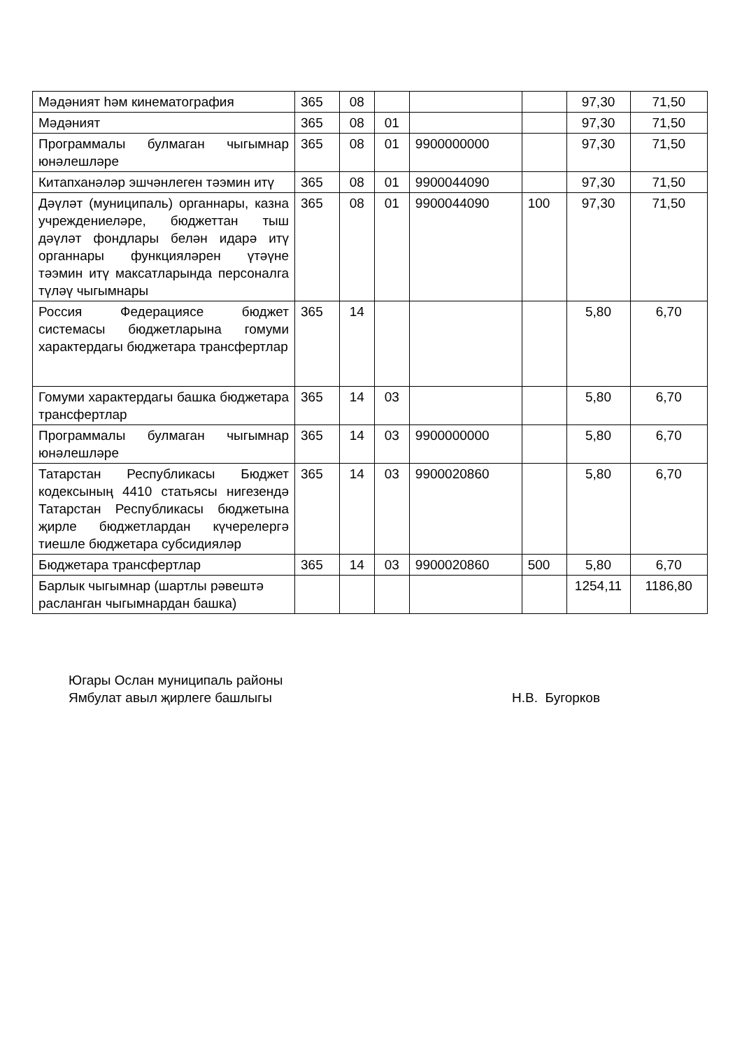| Мәдәният һәм кинематография | 365 | 08 | | | | 97,30 | 71,50 |
| Мәдәният | 365 | 08 | 01 | | | 97,30 | 71,50 |
| Программалы булмаган чыгымнар юнәлешләре | 365 | 08 | 01 | 9900000000 | | 97,30 | 71,50 |
| Китапханәләр эшчәнлеген тәэмин итү | 365 | 08 | 01 | 9900044090 | | 97,30 | 71,50 |
| Дәүләт (муниципаль) органнары, казна учреждениеләре, бюджеттан тыш дәүләт фондлары белән идарә итү органнары функцияләрен үтәүне тәэмин итү максатларында персоналга түләү чыгымнары | 365 | 08 | 01 | 9900044090 | 100 | 97,30 | 71,50 |
| Россия Федерациясе бюджет системасы бюджетларына гомуми характердагы бюджетара трансфертлар | 365 | 14 | | | | 5,80 | 6,70 |
| Гомуми характердагы башка бюджетара трансфертлар | 365 | 14 | 03 | | | 5,80 | 6,70 |
| Программалы булмаган чыгымнар юнәлешләре | 365 | 14 | 03 | 9900000000 | | 5,80 | 6,70 |
| Татарстан Республикасы Бюджет кодексының 4410 статьясы нигезендә Татарстан Республикасы бюджетына җирле бюджетлардан күчерелергә тиешле бюджетара субсидияләр | 365 | 14 | 03 | 9900020860 | | 5,80 | 6,70 |
| Бюджетара трансфертлар | 365 | 14 | 03 | 9900020860 | 500 | 5,80 | 6,70 |
| Барлык чыгымнар (шартлы рәвештә расланган чыгымнардан башка) | | | | | | 1254,11 | 1186,80 |
Югары Ослан муниципаль районы
Ямбулат авыл җирлеге башлыгы Н.В. Бугорков